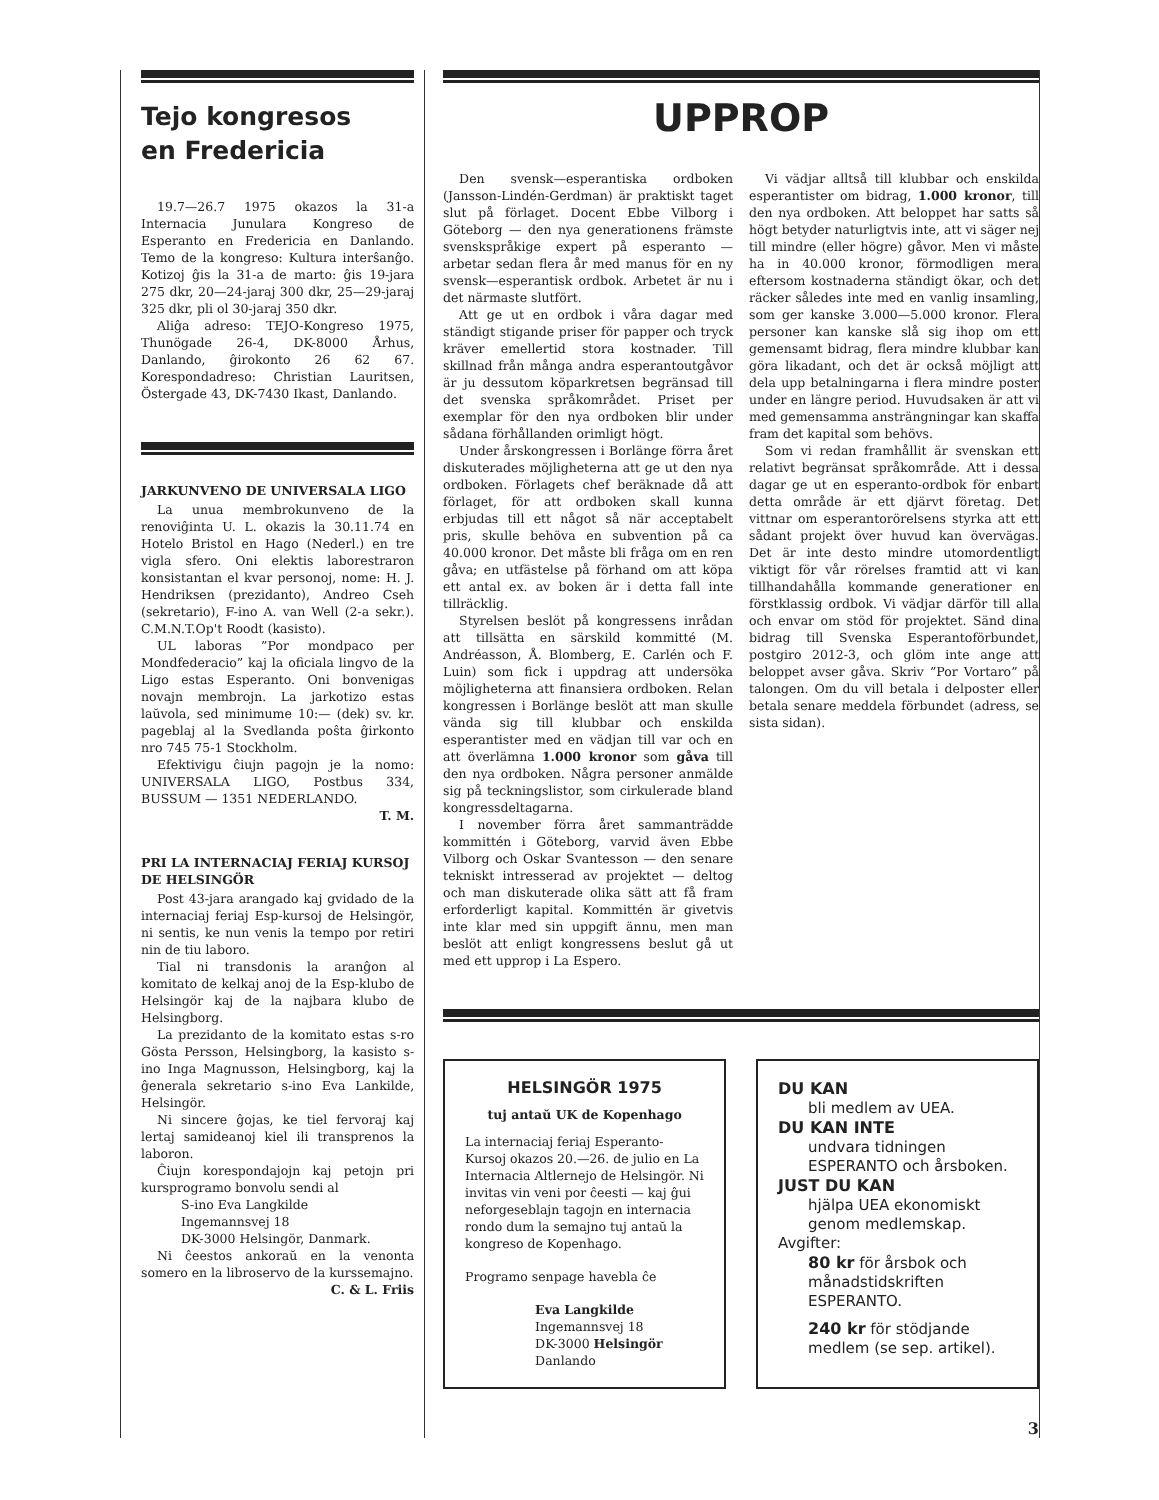Tejo kongresos
en Fredericia
19.7—26.7 1975 okazos la 31-a Internacia Junulara Kongreso de Esperanto en Fredericia en Danlando. Temo de la kongreso: Kultura interŝanĝo. Kotizoj ĝis la 31-a de marto: ĝis 19-jara 275 dkr, 20—24-jaraj 300 dkr, 25—29-jaraj 325 dkr, pli ol 30-jaraj 350 dkr.
Aliĝa adreso: TEJO-Kongreso 1975, Thunögade 26-4, DK-8000 Århus, Danlando, ĝirokonto 26 62 67. Korespondadreso: Christian Lauritsen, Östergade 43, DK-7430 Ikast, Danlando.
JARKUNVENO DE UNIVERSALA LIGO
La unua membrokunveno de la renoviĝinta U. L. okazis la 30.11.74 en Hotelo Bristol en Hago (Nederl.) en tre vigla sfero. Oni elektis laborestraron konsistantan el kvar personoj, nome: H. J. Hendriksen (prezidanto), Andreo Cseh (sekretario), F-ino A. van Well (2-a sekr.). C.M.N.T.Op't Roodt (kasisto).
UL laboras ”Por mondpaco per Mondfederacio” kaj la oficiala lingvo de la Ligo estas Esperanto. Oni bonvenigas novajn membrojn. La jarkotizo estas laŭvola, sed minimume 10:— (dek) sv. kr. pageblaj al la Svedlanda poŝta ĝirkonto nro 745 75-1 Stockholm.
Efektivigu ĉiujn pagojn je la nomo: UNIVERSALA LIGO, Postbus 334, BUSSUM — 1351 NEDERLANDO.
T. M.
PRI LA INTERNACIAJ FERIAJ KURSOJ DE HELSINGÖR
Post 43-jara arangado kaj gvidado de la internaciaj feriaj Esp-kursoj de Helsingör, ni sentis, ke nun venis la tempo por retiri nin de tiu laboro.
Tial ni transdonis la aranĝon al komitato de kelkaj anoj de la Esp-klubo de Helsingör kaj de la najbara klubo de Helsingborg.
La prezidanto de la komitato estas s-ro Gösta Persson, Helsingborg, la kasisto s-ino Inga Magnusson, Helsingborg, kaj la ĝenerala sekretario s-ino Eva Lankilde, Helsingör.
Ni sincere ĝojas, ke tiel fervoraj kaj lertaj samideanoj kiel ili transprenos la laboron.
Ĉiujn korespondajojn kaj petojn pri kursprogramo bonvolu sendi al
S-ino Eva Langkilde
Ingemannsvej 18
DK-3000 Helsingör, Danmark.
Ni ĉeestos ankoraŭ en la venonta somero en la libroservo de la kurssemajno.
C. & L. Friis
UPPROP
Den svensk—esperantiska ordboken (Jansson-Lindén-Gerdman) är praktiskt taget slut på förlaget. Docent Ebbe Vilborg i Göteborg — den nya generationens främste svenskspråkige expert på esperanto — arbetar sedan flera år med manus för en ny svensk—esperantisk ordbok. Arbetet är nu i det närmaste slutfört.
Att ge ut en ordbok i våra dagar med ständigt stigande priser för papper och tryck kräver emellertid stora kostnader. Till skillnad från många andra esperantoutgåvor är ju dessutom köparkretsen begränsad till det svenska språkområdet. Priset per exemplar för den nya ordboken blir under sådana förhållanden orimligt högt.
Under årskongressen i Borlänge förra året diskuterades möjligheterna att ge ut den nya ordboken. Förlagets chef beräknade då att förlaget, för att ordboken skall kunna erbjudas till ett något så när acceptabelt pris, skulle behöva en subvention på ca 40.000 kronor. Det måste bli fråga om en ren gåva; en utfästelse på förhand om att köpa ett antal ex. av boken är i detta fall inte tillräcklig.
Styrelsen beslöt på kongressens inrådan att tillsätta en särskild kommitté (M. Andréasson, Å. Blomberg, E. Carlén och F. Luin) som fick i uppdrag att undersöka möjligheterna att finansiera ordboken. Relan kongressen i Borlänge beslöt att man skulle vända sig till klubbar och enskilda esperantister med en vädjan till var och en att överlämna 1.000 kronor som gåva till den nya ordboken. Några personer anmälde sig på teckningslistor, som cirkulerade bland kongressdeltagarna.
I november förra året sammanträdde kommittén i Göteborg, varvid även Ebbe Vilborg och Oskar Svantesson — den senare tekniskt intresserad av projektet — deltog och man diskuterade olika sätt att få fram erforderligt kapital. Kommittén är givetvis inte klar med sin uppgift ännu, men man beslöt att enligt kongressens beslut gå ut med ett upprop i La Espero.
Vi vädjar alltså till klubbar och enskilda esperantister om bidrag, 1.000 kronor, till den nya ordboken. Att beloppet har satts så högt betyder naturligtvis inte, att vi säger nej till mindre (eller högre) gåvor. Men vi måste ha in 40.000 kronor, förmodligen mera eftersom kostnaderna ständigt ökar, och det räcker således inte med en vanlig insamling, som ger kanske 3.000—5.000 kronor. Flera personer kan kanske slå sig ihop om ett gemensamt bidrag, flera mindre klubbar kan göra likadant, och det är också möjligt att dela upp betalningarna i flera mindre poster under en längre period. Huvudsaken är att vi med gemensamma ansträngningar kan skaffa fram det kapital som behövs.
Som vi redan framhållit är svenskan ett relativt begränsat språkområde. Att i dessa dagar ge ut en esperanto-ordbok för enbart detta område är ett djärvt företag. Det vittnar om esperantorörelsens styrka att ett sådant projekt över huvud kan övervägas. Det är inte desto mindre utomordentligt viktigt för vår rörelses framtid att vi kan tillhandahålla kommande generationer en förstklassig ordbok. Vi vädjar därför till alla och envar om stöd för projektet. Sänd dina bidrag till Svenska Esperantoförbundet, postgiro 2012-3, och glöm inte ange att beloppet avser gåva. Skriv ”Por Vortaro” på talongen. Om du vill betala i delposter eller betala senare meddela förbundet (adress, se sista sidan).
HELSINGÖR 1975
tuj antaŭ UK de Kopenhago
La internaciaj feriaj Esperanto-Kursoj okazos 20.—26. de julio en La Internacia Altlernejo de Helsingör. Ni invitas vin veni por ĉeesti — kaj ĝui neforgeseblajn tagojn en internacia rondo dum la semajno tuj antaŭ la kongreso de Kopenhago.
Programo senpage havebla ĉe
Eva Langkilde
Ingemannsvej 18
DK-3000 Helsingör
Danlando
DU KAN
bli medlem av UEA.
DU KAN INTE
undvara tidningen ESPERANTO och årsboken.
JUST DU KAN
hjälpa UEA ekonomiskt genom medlemskap.
Avgifter:
80 kr för årsbok och månadstidskriften ESPERANTO.
240 kr för stödjande medlem (se sep. artikel).
3